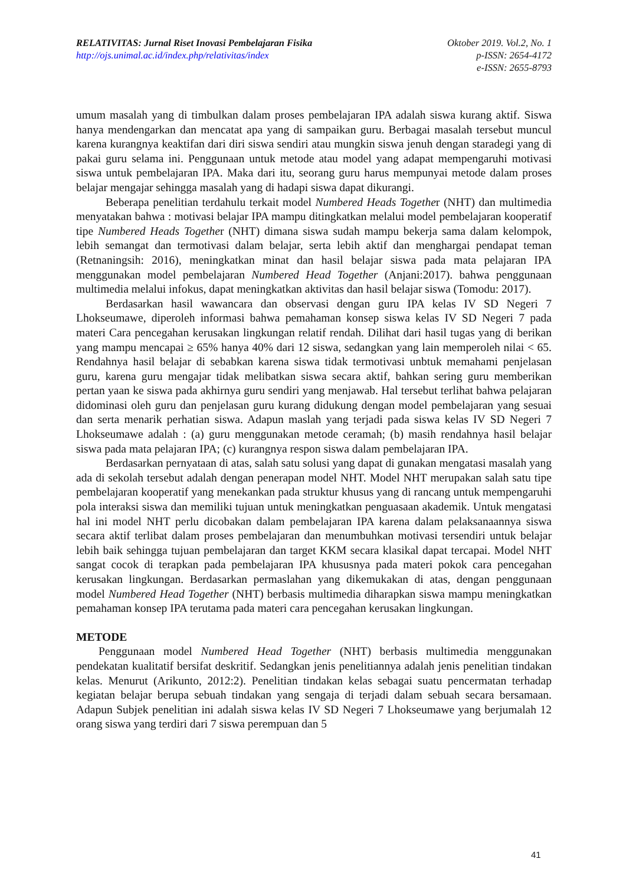RELATIVITAS: Jurnal Riset Inovasi Pembelajaran Fisika Oktober 2019. Vol.2, No. 1
http://ojs.unimal.ac.id/index.php/relativitas/index p-ISSN: 2654-4172
e-ISSN: 2655-8793
umum masalah yang di timbulkan dalam proses pembelajaran IPA adalah siswa kurang aktif. Siswa hanya mendengarkan dan mencatat apa yang di sampaikan guru. Berbagai masalah tersebut muncul karena kurangnya keaktifan dari diri siswa sendiri atau mungkin siswa jenuh dengan staradegi yang di pakai guru selama ini. Penggunaan untuk metode atau model yang adapat mempengaruhi motivasi siswa untuk pembelajaran IPA. Maka dari itu, seorang guru harus mempunyai metode dalam proses belajar mengajar sehingga masalah yang di hadapi siswa dapat dikurangi.
Beberapa penelitian terdahulu terkait model Numbered Heads Together (NHT) dan multimedia menyatakan bahwa : motivasi belajar IPA mampu ditingkatkan melalui model pembelajaran kooperatif tipe Numbered Heads Together (NHT) dimana siswa sudah mampu bekerja sama dalam kelompok, lebih semangat dan termotivasi dalam belajar, serta lebih aktif dan menghargai pendapat teman (Retnaningsih: 2016), meningkatkan minat dan hasil belajar siswa pada mata pelajaran IPA menggunakan model pembelajaran Numbered Head Together (Anjani:2017). bahwa penggunaan multimedia melalui infokus, dapat meningkatkan aktivitas dan hasil belajar siswa (Tomodu: 2017).
Berdasarkan hasil wawancara dan observasi dengan guru IPA kelas IV SD Negeri 7 Lhokseumawe, diperoleh informasi bahwa pemahaman konsep siswa kelas IV SD Negeri 7 pada materi Cara pencegahan kerusakan lingkungan relatif rendah. Dilihat dari hasil tugas yang di berikan yang mampu mencapai ≥ 65% hanya 40% dari 12 siswa, sedangkan yang lain memperoleh nilai < 65. Rendahnya hasil belajar di sebabkan karena siswa tidak termotivasi unbtuk memahami penjelasan guru, karena guru mengajar tidak melibatkan siswa secara aktif, bahkan sering guru memberikan pertan yaan ke siswa pada akhirnya guru sendiri yang menjawab. Hal tersebut terlihat bahwa pelajaran didominasi oleh guru dan penjelasan guru kurang didukung dengan model pembelajaran yang sesuai dan serta menarik perhatian siswa. Adapun maslah yang terjadi pada siswa kelas IV SD Negeri 7 Lhokseumawe adalah : (a) guru menggunakan metode ceramah; (b) masih rendahnya hasil belajar siswa pada mata pelajaran IPA; (c) kurangnya respon siswa dalam pembelajaran IPA.
Berdasarkan pernyataan di atas, salah satu solusi yang dapat di gunakan mengatasi masalah yang ada di sekolah tersebut adalah dengan penerapan model NHT. Model NHT merupakan salah satu tipe pembelajaran kooperatif yang menekankan pada struktur khusus yang di rancang untuk mempengaruhi pola interaksi siswa dan memiliki tujuan untuk meningkatkan penguasaan akademik. Untuk mengatasi hal ini model NHT perlu dicobakan dalam pembelajaran IPA karena dalam pelaksanaannya siswa secara aktif terlibat dalam proses pembelajaran dan menumbuhkan motivasi tersendiri untuk belajar lebih baik sehingga tujuan pembelajaran dan target KKM secara klasikal dapat tercapai. Model NHT sangat cocok di terapkan pada pembelajaran IPA khususnya pada materi pokok cara pencegahan kerusakan lingkungan. Berdasarkan permaslahan yang dikemukakan di atas, dengan penggunaan model Numbered Head Together (NHT) berbasis multimedia diharapkan siswa mampu meningkatkan pemahaman konsep IPA terutama pada materi cara pencegahan kerusakan lingkungan.
METODE
Penggunaan model Numbered Head Together (NHT) berbasis multimedia menggunakan pendekatan kualitatif bersifat deskritif. Sedangkan jenis penelitiannya adalah jenis penelitian tindakan kelas. Menurut (Arikunto, 2012:2). Penelitian tindakan kelas sebagai suatu pencermatan terhadap kegiatan belajar berupa sebuah tindakan yang sengaja di terjadi dalam sebuah secara bersamaan. Adapun Subjek penelitian ini adalah siswa kelas IV SD Negeri 7 Lhokseumawe yang berjumalah 12 orang siswa yang terdiri dari 7 siswa perempuan dan 5
41